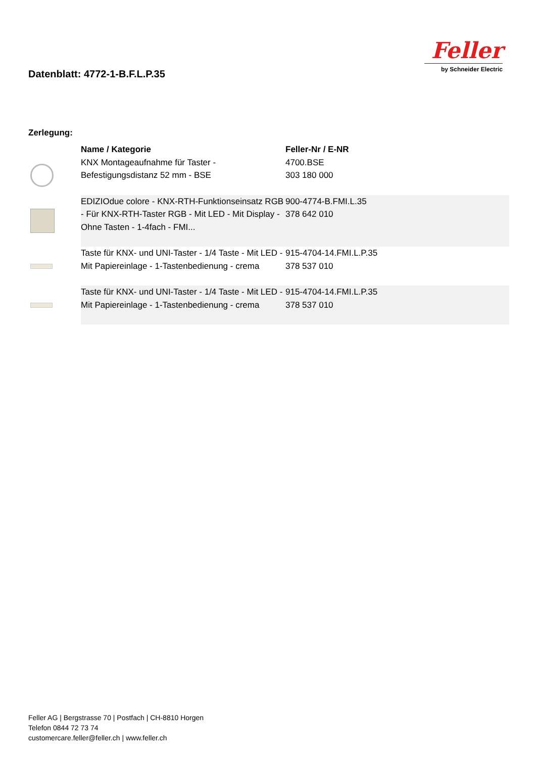Datenblatt: 4772-1-B.F.L.P.35
Feller
by Schneider Electric
Zerlegung:
| | Name / Kategorie | Feller-Nr / E-NR |
| --- | --- | --- |
| | KNX Montageaufnahme für Taster - Befestigungsdistanz 52 mm - BSE | 4700.BSE 303 180 000 |
| | EDIZIOdue colore - KNX-RTH-Funktionseinsatz RGB - Für KNX-RTH-Taster RGB - Mit LED - Mit Display - Ohne Tasten - 1-4fach - FMI... | 900-4774-B.FMI.L.35 378 642 010 |
| | Taste für KNX- und UNI-Taster - 1/4 Taste - Mit LED - Mit Papiereinlage - 1-Tastenbedienung - crema | 915-4704-14.FMI.L.P.35 378 537 010 |
| | Taste für KNX- und UNI-Taster - 1/4 Taste - Mit LED - Mit Papiereinlage - 1-Tastenbedienung - crema | 915-4704-14.FMI.L.P.35 378 537 010 |
Feller AG | Bergstrasse 70 | Postfach | CH-8810 Horgen
Telefon 0844 72 73 74
customercare.feller@feller.ch | www.feller.ch